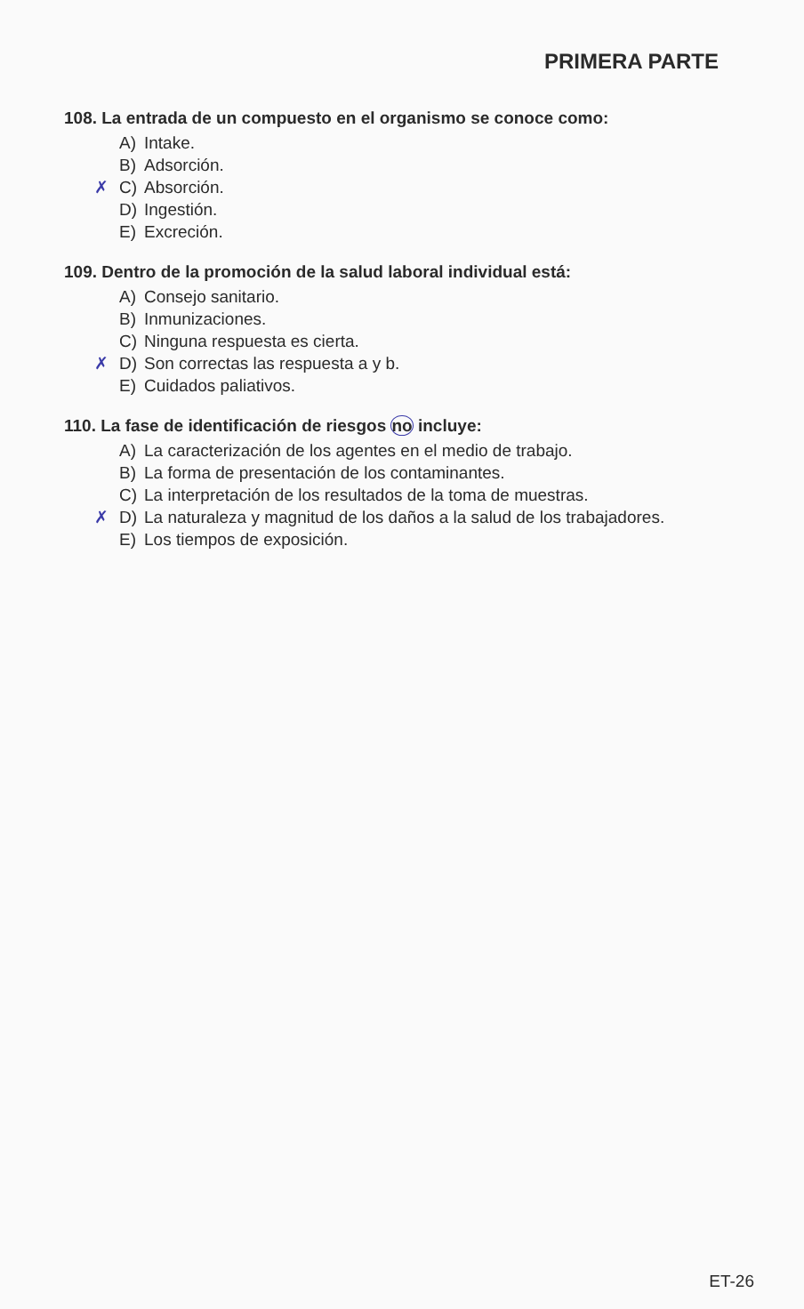PRIMERA PARTE
108. La entrada de un compuesto en el organismo se conoce como:
A) Intake.
B) Adsorción.
✗ C) Absorción.
D) Ingestión.
E) Excreción.
109. Dentro de la promoción de la salud laboral individual está:
A) Consejo sanitario.
B) Inmunizaciones.
C) Ninguna respuesta es cierta.
✗ D) Son correctas las respuesta a y b.
E) Cuidados paliativos.
110. La fase de identificación de riesgos no incluye:
A) La caracterización de los agentes en el medio de trabajo.
B) La forma de presentación de los contaminantes.
C) La interpretación de los resultados de la toma de muestras.
✗ D) La naturaleza y magnitud de los daños a la salud de los trabajadores.
E) Los tiempos de exposición.
ET-26